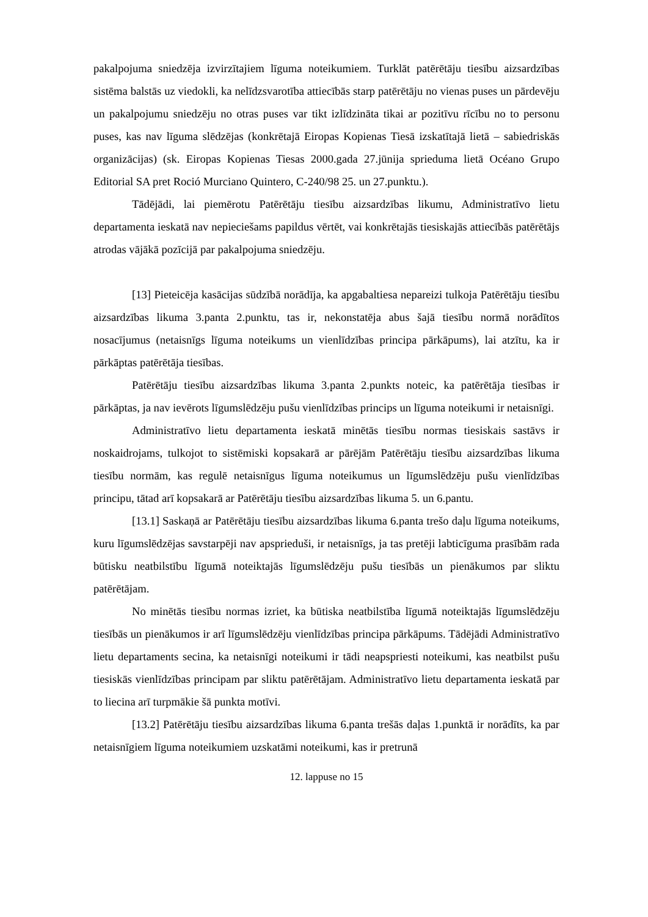pakalpojuma sniedzēja izvirzītajiem līguma noteikumiem. Turklāt patērētāju tiesību aizsardzības sistēma balstās uz viedokli, ka nelīdzsvarotība attiecībās starp patērētāju no vienas puses un pārdevēju un pakalpojumu sniedzēju no otras puses var tikt izlīdzināta tikai ar pozitīvu rīcību no to personu puses, kas nav līguma slēdzējas (konkrētajā Eiropas Kopienas Tiesā izskatītajā lietā – sabiedriskās organizācijas) (sk. Eiropas Kopienas Tiesas 2000.gada 27.jūnija sprieduma lietā Océano Grupo Editorial SA pret Roció Murciano Quintero, C-240/98 25. un 27.punktu.).
Tādējādi, lai piemērotu Patērētāju tiesību aizsardzības likumu, Administratīvo lietu departamenta ieskatā nav nepieciešams papildus vērtēt, vai konkrētajās tiesiskajās attiecībās patērētājs atrodas vājākā pozīcijā par pakalpojuma sniedzēju.
[13] Pieteicēja kasācijas sūdzībā norādīja, ka apgabaltiesa nepareizi tulkoja Patērētāju tiesību aizsardzības likuma 3.panta 2.punktu, tas ir, nekonstatēja abus šajā tiesību normā norādītos nosacījumus (netaisnīgs līguma noteikums un vienlīdzības principa pārkāpums), lai atzītu, ka ir pārkāptas patērētāja tiesības.
Patērētāju tiesību aizsardzības likuma 3.panta 2.punkts noteic, ka patērētāja tiesības ir pārkāptas, ja nav ievērots līgumslēdzēju pušu vienlīdzības princips un līguma noteikumi ir netaisnīgi.
Administratīvo lietu departamenta ieskatā minētās tiesību normas tiesiskais sastāvs ir noskaidrojams, tulkojot to sistēmiski kopsakarā ar pārējām Patērētāju tiesību aizsardzības likuma tiesību normām, kas regulē netaisnīgus līguma noteikumus un līgumslēdzēju pušu vienlīdzības principu, tātad arī kopsakarā ar Patērētāju tiesību aizsardzības likuma 5. un 6.pantu.
[13.1] Saskaņā ar Patērētāju tiesību aizsardzības likuma 6.panta trešo daļu līguma noteikums, kuru līgumslēdzējas savstarpēji nav apsprieduši, ir netaisnīgs, ja tas pretēji labticīguma prasībām rada būtisku neatbilstību līgumā noteiktajās līgumslēdzēju pušu tiesībās un pienākumos par sliktu patērētājam.
No minētās tiesību normas izriet, ka būtiska neatbilstība līgumā noteiktajās līgumslēdzēju tiesībās un pienākumos ir arī līgumslēdzēju vienlīdzības principa pārkāpums. Tādējādi Administratīvo lietu departaments secina, ka netaisnīgi noteikumi ir tādi neapspriesti noteikumi, kas neatbilst pušu tiesiskās vienlīdzības principam par sliktu patērētājam. Administratīvo lietu departamenta ieskatā par to liecina arī turpmākie šā punkta motīvi.
[13.2] Patērētāju tiesību aizsardzības likuma 6.panta trešās daļas 1.punktā ir norādīts, ka par netaisnīgiem līguma noteikumiem uzskatāmi noteikumi, kas ir pretrunā
12. lappuse no 15